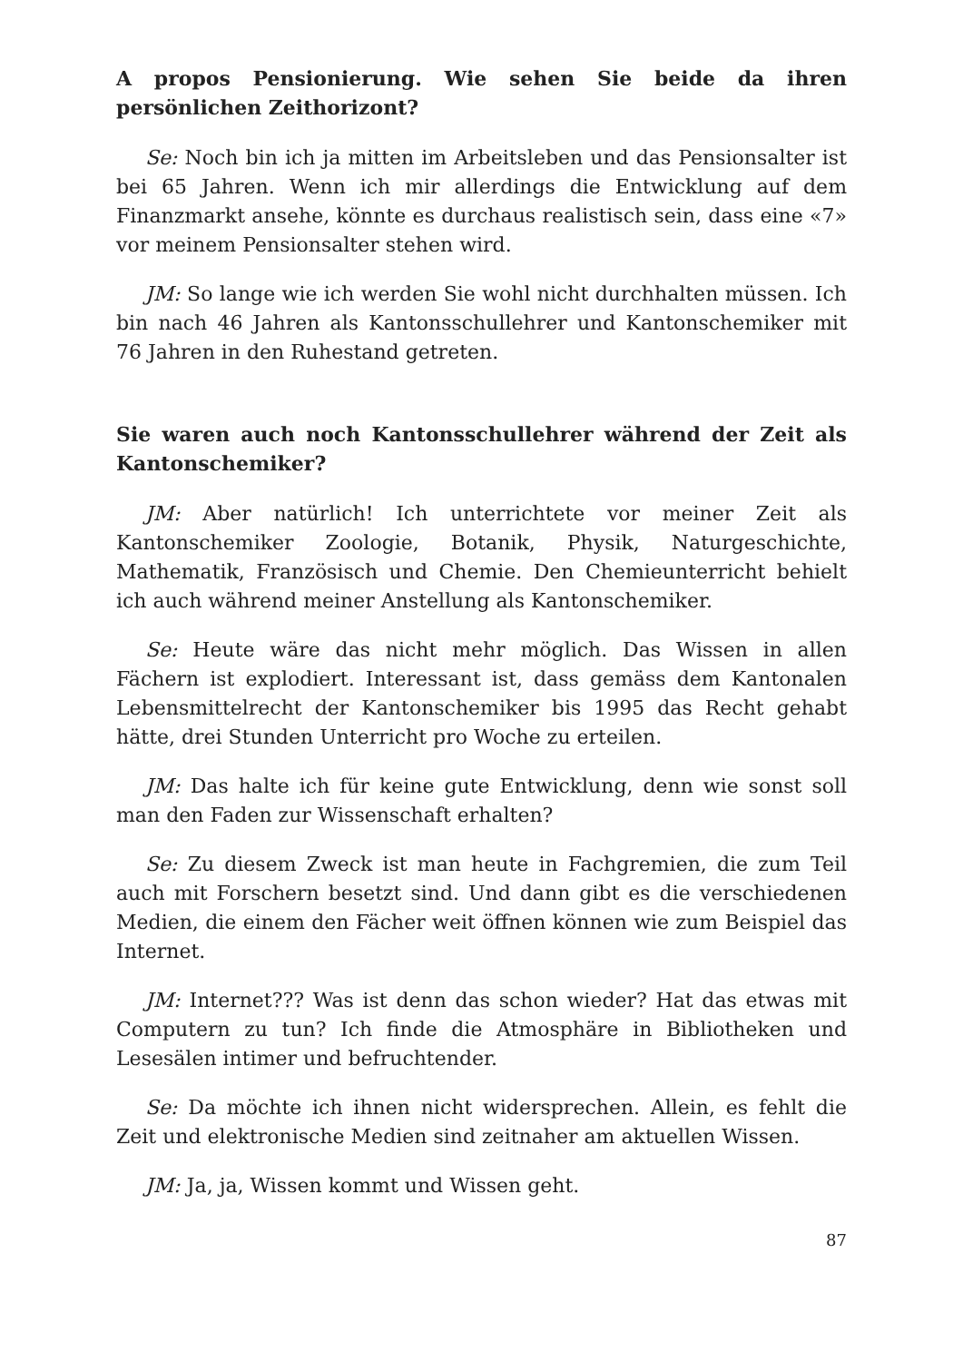A propos Pensionierung. Wie sehen Sie beide da ihren persönlichen Zeithorizont?
Se: Noch bin ich ja mitten im Arbeitsleben und das Pensionsalter ist bei 65 Jahren. Wenn ich mir allerdings die Entwicklung auf dem Finanzmarkt ansehe, könnte es durchaus realistisch sein, dass eine «7» vor meinem Pensionsalter stehen wird.
JM: So lange wie ich werden Sie wohl nicht durchhalten müssen. Ich bin nach 46 Jahren als Kantonsschullehrer und Kantonschemiker mit 76 Jahren in den Ruhestand getreten.
Sie waren auch noch Kantonsschullehrer während der Zeit als Kantonschemiker?
JM: Aber natürlich! Ich unterrichtete vor meiner Zeit als Kantonschemiker Zoologie, Botanik, Physik, Naturgeschichte, Mathematik, Französisch und Chemie. Den Chemieunterricht behielt ich auch während meiner Anstellung als Kantonschemiker.
Se: Heute wäre das nicht mehr möglich. Das Wissen in allen Fächern ist explodiert. Interessant ist, dass gemäss dem Kantonalen Lebensmittelrecht der Kantonschemiker bis 1995 das Recht gehabt hätte, drei Stunden Unterricht pro Woche zu erteilen.
JM: Das halte ich für keine gute Entwicklung, denn wie sonst soll man den Faden zur Wissenschaft erhalten?
Se: Zu diesem Zweck ist man heute in Fachgremien, die zum Teil auch mit Forschern besetzt sind. Und dann gibt es die verschiedenen Medien, die einem den Fächer weit öffnen können wie zum Beispiel das Internet.
JM: Internet??? Was ist denn das schon wieder? Hat das etwas mit Computern zu tun? Ich finde die Atmosphäre in Bibliotheken und Lesesälen intimer und befruchtender.
Se: Da möchte ich ihnen nicht widersprechen. Allein, es fehlt die Zeit und elektronische Medien sind zeitnaher am aktuellen Wissen.
JM: Ja, ja, Wissen kommt und Wissen geht.
87